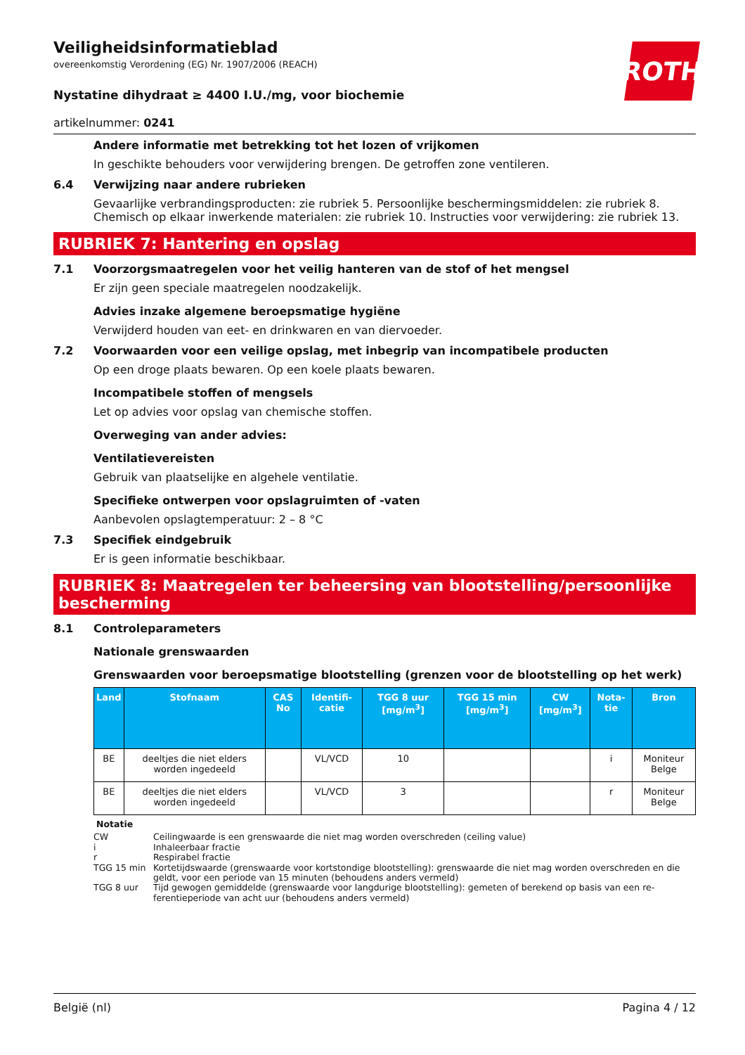ROTH
Veiligheidsinformatieblad
overeenkomstig Verordening (EG) Nr. 1907/2006 (REACH)
Nystatine dihydraat ≥ 4400 I.U./mg, voor biochemie
artikelnummer: 0241
Andere informatie met betrekking tot het lozen of vrijkomen
In geschikte behouders voor verwijdering brengen. De getroffen zone ventileren.
6.4 Verwijzing naar andere rubrieken
Gevaarlijke verbrandingsproducten: zie rubriek 5. Persoonlijke beschermingsmiddelen: zie rubriek 8. Chemisch op elkaar inwerkende materialen: zie rubriek 10. Instructies voor verwijdering: zie rubriek 13.
RUBRIEK 7: Hantering en opslag
7.1 Voorzorgsmaatregelen voor het veilig hanteren van de stof of het mengsel
Er zijn geen speciale maatregelen noodzakelijk.
Advies inzake algemene beroepsmatige hygiëne
Verwijderd houden van eet- en drinkwaren en van diervoeder.
7.2 Voorwaarden voor een veilige opslag, met inbegrip van incompatibele producten
Op een droge plaats bewaren. Op een koele plaats bewaren.
Incompatibele stoffen of mengsels
Let op advies voor opslag van chemische stoffen.
Overweging van ander advies:
Ventilatievereisten
Gebruik van plaatselijke en algehele ventilatie.
Specifieke ontwerpen voor opslagruimten of -vaten
Aanbevolen opslagtemperatuur: 2 – 8 °C
7.3 Specifiek eindgebruik
Er is geen informatie beschikbaar.
RUBRIEK 8: Maatregelen ter beheersing van blootstelling/persoonlijke bescherming
8.1 Controleparameters
Nationale grenswaarden
Grenswaarden voor beroepsmatige blootstelling (grenzen voor de blootstelling op het werk)
| Land | Stofnaam | CAS No | Identifi-catie | TGG 8 uur [mg/m<sup>3</sup>] | TGG 15 min [mg/m<sup>3</sup>] | CW [mg/m<sup>3</sup>] | Nota-tie | Bron |
| --- | --- | --- | --- | --- | --- | --- | --- | --- |
| BE | deeltjes die niet elders worden ingedeeld | | VL/VCD | 10 | | | i | Moniteur Belge |
| BE | deeltjes die niet elders worden ingedeeld | | VL/VCD | 3 | | | r | Moniteur Belge |
Notatie
CW Ceilingwaarde is een grenswaarde die niet mag worden overschreden (ceiling value)
i Inhaleerbaar fractie
r Respirabel fractie
TGG 15 min Kortetijdswaarde (grenswaarde voor kortstondige blootstelling): grenswaarde die niet mag worden overschreden en die geldt, voor een periode van 15 minuten (behoudens anders vermeld)
TGG 8 uur Tijd gewogen gemiddelde (grenswaarde voor langdurige blootstelling): gemeten of berekend op basis van een re-ferentieperiode van acht uur (behoudens anders vermeld)
België (nl) Pagina 4 / 12